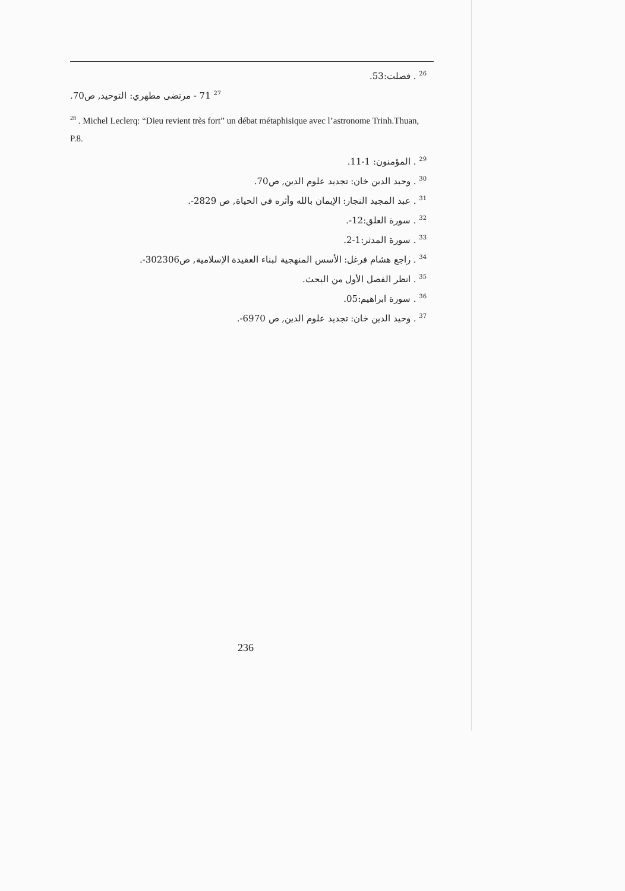<sup>26</sup> . فصلت:53.
<sup>27</sup> 71 - مرتضى مطهري: التوحيد, ص70.
<sup>28</sup> . Michel Leclerq: “Dieu revient très fort” un débat métaphisique avec l’astronome Trinh.Thuan, P.8.
<sup>29</sup> . المؤمنون: 1-11.
<sup>30</sup> . وحيد الدين خان: تجديد علوم الدين, ص70.
<sup>31</sup> . عبد المجيد النجار: الإيمان بالله وأثره في الحياة, ص 2829-.
<sup>32</sup> . سورة العلق:12-.
<sup>33</sup> . سورة المدثر:1-2.
<sup>34</sup> . راجع هشام فرغل: الأسس المنهجية لبناء العقيدة الإسلامية, ص302306-.
<sup>35</sup> . انظر الفصل الأول من البحث.
<sup>36</sup> . سورة ابراهيم:05.
<sup>37</sup> . وحيد الدين خان: تجديد علوم الدين, ص 6970-.
236